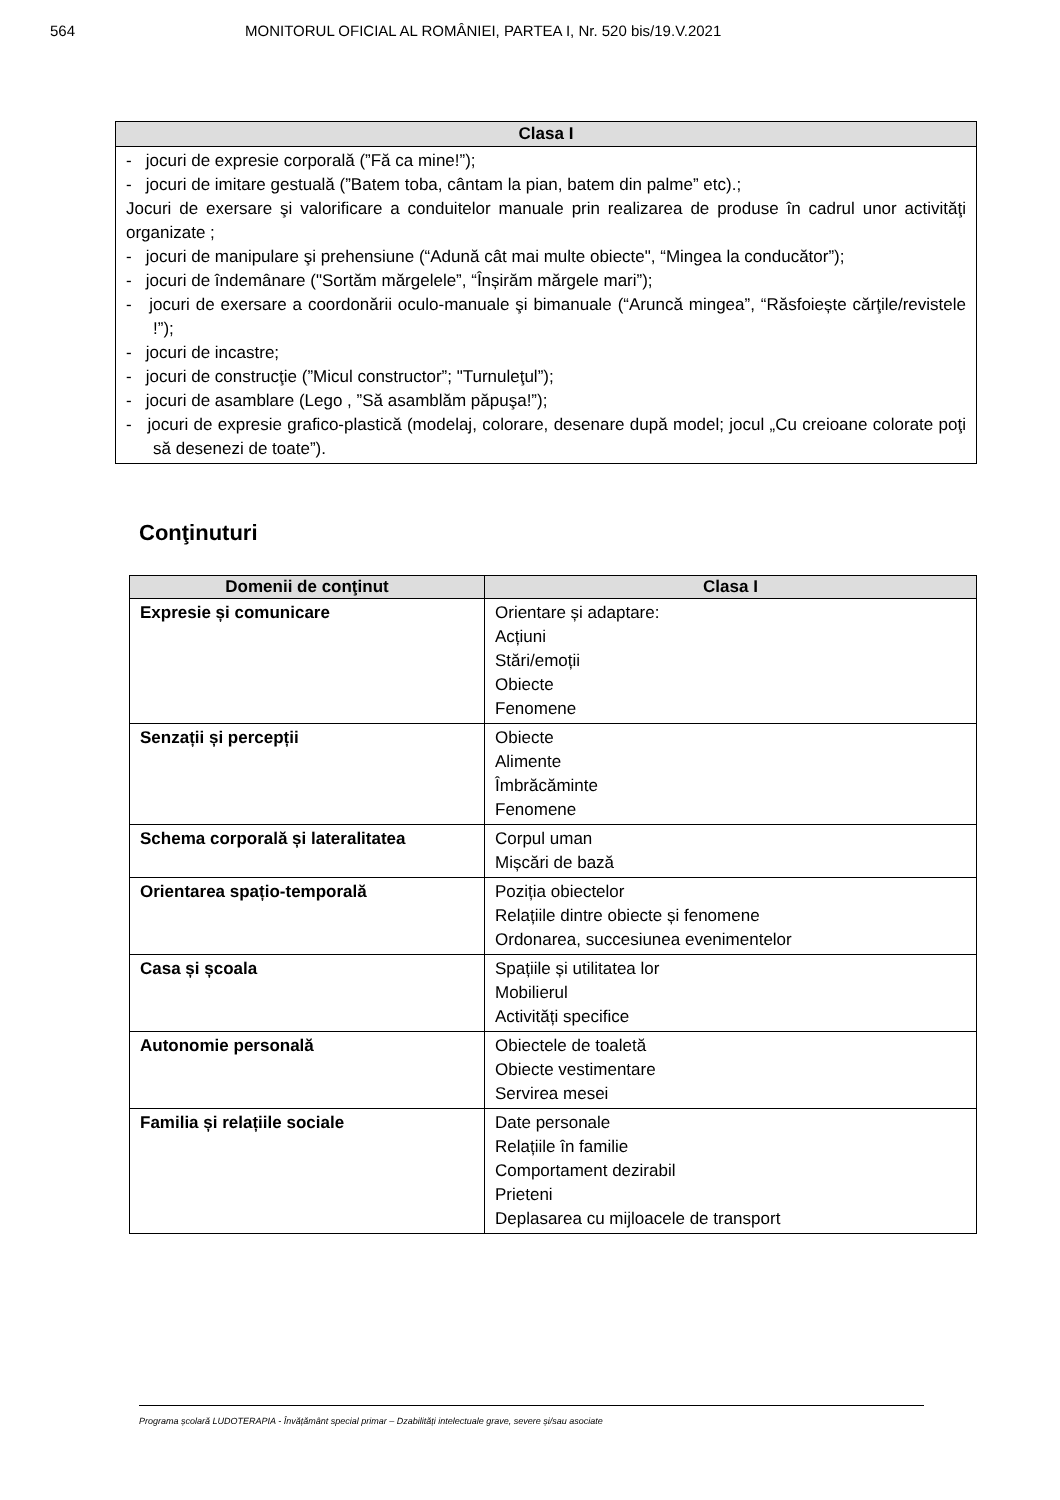564 MONITORUL OFICIAL AL ROMÂNIEI, PARTEA I, Nr. 520 bis/19.V.2021
| Clasa I |
| --- |
| - jocuri de expresie corporală (”Fă ca mine!”); - jocuri de imitare gestuală (”Batem toba, cântam la pian, batem din palme” etc).; Jocuri de exersare şi valorificare a conduitelor manuale prin realizarea de produse în cadrul unor activităţi organizate ; - jocuri de manipulare şi prehensiune (“Adună cât mai multe obiecte", “Mingea la conducător”); - jocuri de îndemânare ("Sortăm mărgelele”, “Înșirăm mărgele mari”); - jocuri de exersare a coordonării oculo-manuale şi bimanuale (“Aruncă mingea”, “Răsfoiește cărţile/revistele !”); - jocuri de incastre; - jocuri de construcţie (”Micul constructor”; "Turnuleţul”); - jocuri de asamblare (Lego , ”Să asamblăm păpuşa!”); - jocuri de expresie grafico-plastică (modelaj, colorare, desenare după model; jocul „Cu creioane colorate poţi să desenezi de toate”). |
Conţinuturi
| Domenii de conţinut | Clasa I |
| --- | --- |
| Expresie și comunicare | Orientare și adaptare: Acțiuni Stări/emoții Obiecte Fenomene |
| Senzații și percepții | Obiecte Alimente Îmbrăcăminte Fenomene |
| Schema corporală și lateralitatea | Corpul uman Mișcări de bază |
| Orientarea spațio-temporală | Poziția obiectelor Relațiile dintre obiecte și fenomene Ordonarea, succesiunea evenimentelor |
| Casa și școala | Spațiile și utilitatea lor Mobilierul Activități specifice |
| Autonomie personală | Obiectele de toaletă Obiecte vestimentare Servirea mesei |
| Familia și relațiile sociale | Date personale Relațiile în familie Comportament dezirabil Prieteni Deplasarea cu mijloacele de transport |
Programa școlară LUDOTERAPIA - Învățământ special primar – Dzabilități intelectuale grave, severe și/sau asociate